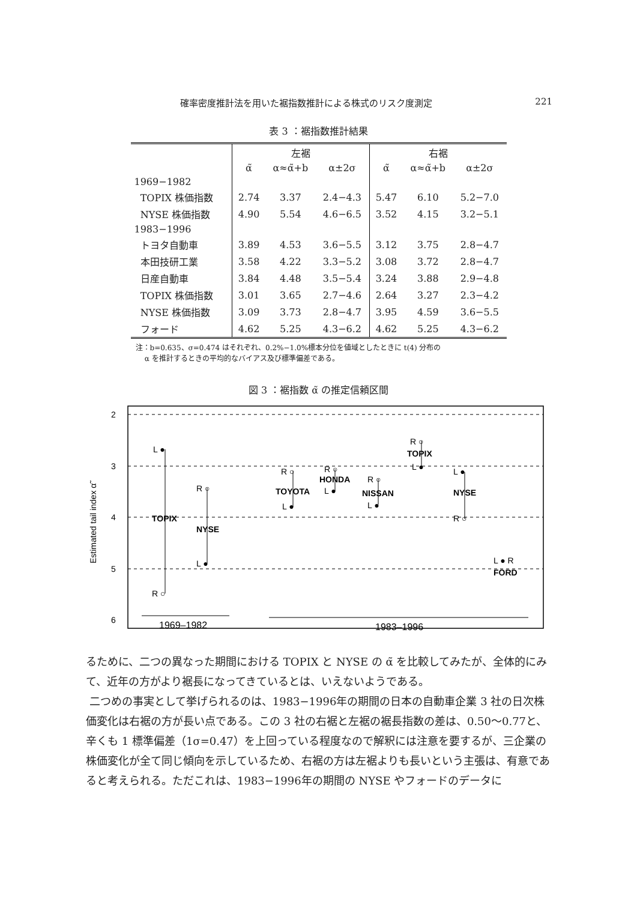確率密度推計法を用いた裾指数推計による株式のリスク度測定 221
表 3 ：裾指数推計結果
| | 左裾 | | | 右裾 | | |
| --- | --- | --- | --- | --- | --- | --- |
| | α̃ | α≈α̃+b | α±2σ | α̃ | α≈α̃+b | α±2σ |
| 1969−1982 | | | | | | |
| TOPIX 株価指数 | 2.74 | 3.37 | 2.4−4.3 | 5.47 | 6.10 | 5.2−7.0 |
| NYSE 株価指数 | 4.90 | 5.54 | 4.6−6.5 | 3.52 | 4.15 | 3.2−5.1 |
| 1983−1996 | | | | | | |
| トヨタ自動車 | 3.89 | 4.53 | 3.6−5.5 | 3.12 | 3.75 | 2.8−4.7 |
| 本田技研工業 | 3.58 | 4.22 | 3.3−5.2 | 3.08 | 3.72 | 2.8−4.7 |
| 日産自動車 | 3.84 | 4.48 | 3.5−5.4 | 3.24 | 3.88 | 2.9−4.8 |
| TOPIX 株価指数 | 3.01 | 3.65 | 2.7−4.6 | 2.64 | 3.27 | 2.3−4.2 |
| NYSE 株価指数 | 3.09 | 3.73 | 2.8−4.7 | 3.95 | 4.59 | 3.6−5.5 |
| フォード | 4.62 | 5.25 | 4.3−6.2 | 4.62 | 5.25 | 4.3−6.2 |
注：b=0.635、σ=0.474 はそれぞれ、0.2%−1.0%標本分位を値域としたときに t(4) 分布の
α を推計するときの平均的なバイアス及び標準偏差である。
図 3 ：裾指数 α̃ の推定信頼区間
2
3
4
5
6
Estimated tail index α̃
TOPIX
NYSE
TOYOTA
HONDA
NISSAN
TOPIX
NYSE
FORD
L ●
R ○
R ○
L ●
R ○
L ●
R ○
L ●
R ○
L ●
R ○
L ●
L ●
R ○
L ● R
1969–1982
1983–1996
るために、二つの異なった期間における TOPIX と NYSE の α̃ を比較してみたが、全体的にみて、近年の方がより裾長になってきているとは、いえないようである。
二つめの事実として挙げられるのは、1983−1996年の期間の日本の自動車企業 3 社の日次株価変化は右裾の方が長い点である。この 3 社の右裾と左裾の裾長指数の差は、0.50〜0.77と、辛くも 1 標準偏差（1σ=0.47）を上回っている程度なので解釈には注意を要するが、三企業の株価変化が全て同じ傾向を示しているため、右裾の方は左裾よりも長いという主張は、有意であると考えられる。ただこれは、1983−1996年の期間の NYSE やフォードのデータに